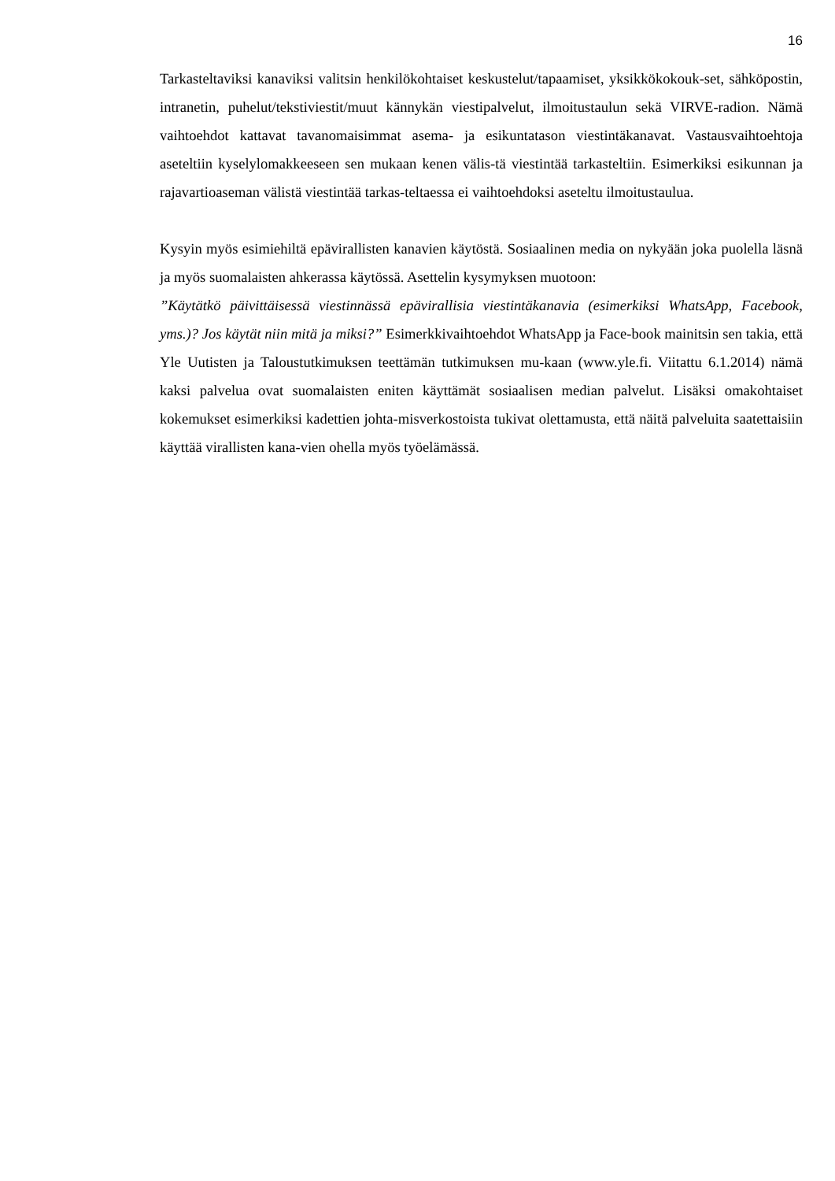16
Tarkasteltaviksi kanaviksi valitsin henkilökohtaiset keskustelut/tapaamiset, yksikkökokouk-set, sähköpostin, intranetin, puhelut/tekstiviestit/muut kännykän viestipalvelut, ilmoitustaulun sekä VIRVE-radion. Nämä vaihtoehdot kattavat tavanomaisimmat asema- ja esikuntatason viestintäkanavat. Vastausvaihtoehtoja aseteltiin kyselylomakkeeseen sen mukaan kenen välis-tä viestintää tarkasteltiin. Esimerkiksi esikunnan ja rajavartioaseman välistä viestintää tarkas-teltaessa ei vaihtoehdoksi aseteltu ilmoitustaulua.
Kysyin myös esimiehiltä epävirallisten kanavien käytöstä. Sosiaalinen media on nykyään joka puolella läsnä ja myös suomalaisten ahkerassa käytössä. Asettelin kysymyksen muotoon:
”Käytätkö päivittäisessä viestinnässä epävirallisia viestintäkanavia (esimerkiksi WhatsApp, Facebook, yms.)? Jos käytät niin mitä ja miksi?” Esimerkkivaihtoehdot WhatsApp ja Face-book mainitsin sen takia, että Yle Uutisten ja Taloustutkimuksen teettämän tutkimuksen mu-kaan (www.yle.fi. Viitattu 6.1.2014) nämä kaksi palvelua ovat suomalaisten eniten käyttämät sosiaalisen median palvelut. Lisäksi omakohtaiset kokemukset esimerkiksi kadettien johta-misverkostoista tukivat olettamusta, että näitä palveluita saatettaisiin käyttää virallisten kana-vien ohella myös työelämässä.